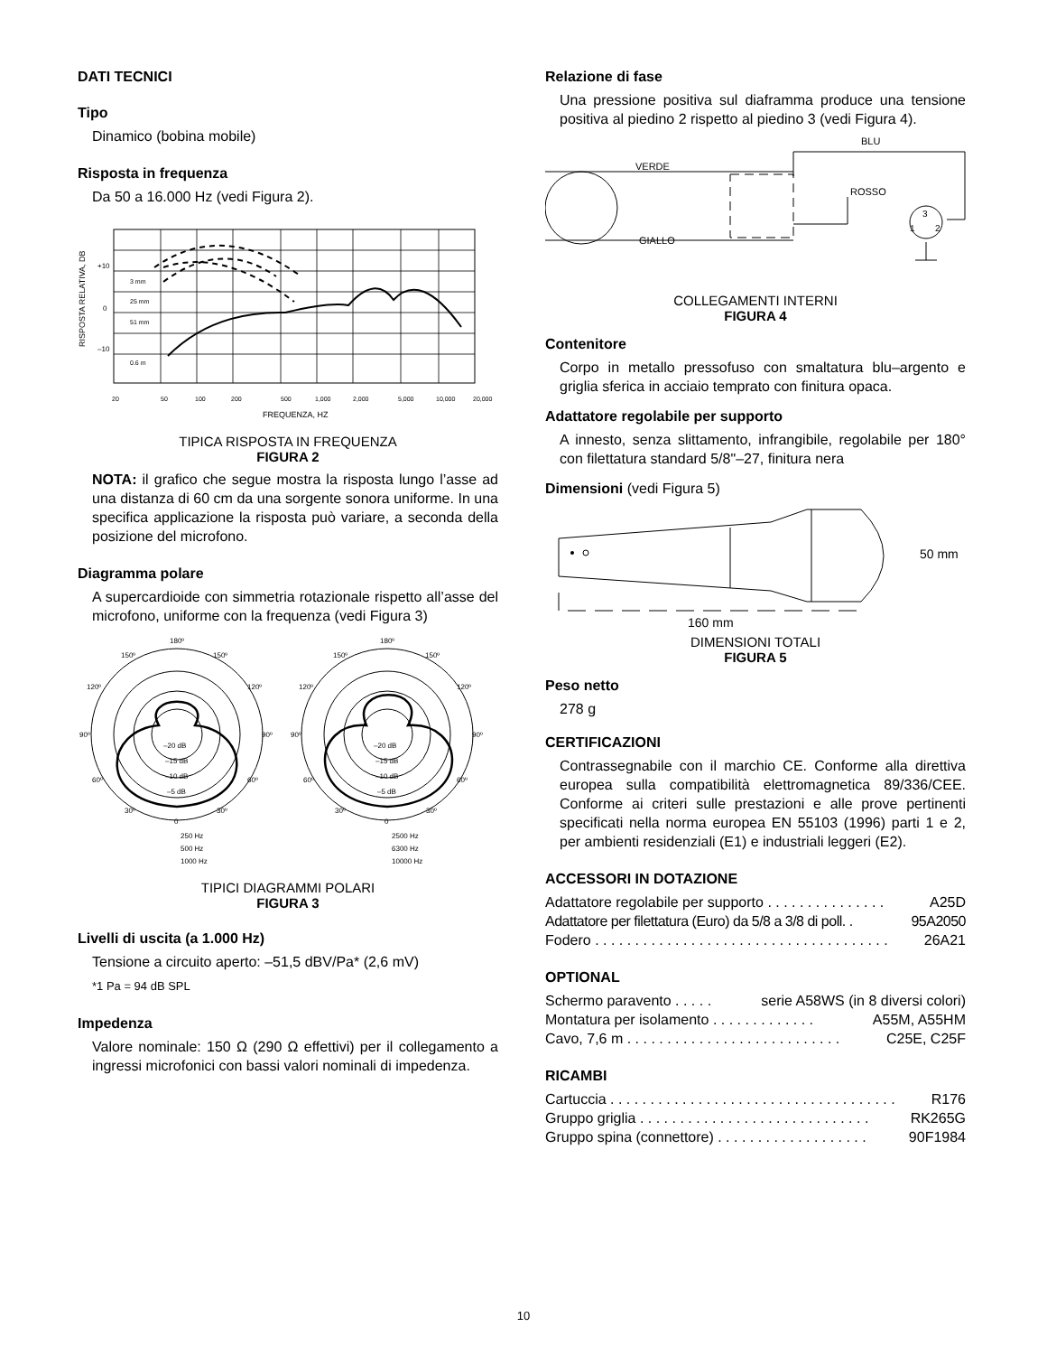DATI TECNICI
Tipo
Dinamico (bobina mobile)
Risposta in frequenza
Da 50 a 16.000 Hz (vedi Figura 2).
RISPOSTA RELATIVA, DB
+10
0
–10
3 mm
25 mm
51 mm
0.6 m
20
50
100
200
500
1,000
2,000
5,000
10,000
20,000
FREQUENZA, HZ
TIPICA RISPOSTA IN FREQUENZA
FIGURA 2
NOTA: il grafico che segue mostra la risposta lungo l’asse ad una distanza di 60 cm da una sorgente sonora uniforme. In una specifica applicazione la risposta può variare, a seconda della posizione del microfono.
Diagramma polare
A supercardioide con simmetria rotazionale rispetto all’asse del microfono, uniforme con la frequenza (vedi Figura 3)
180º
150º
150º
120º
120º
90º
90º
60º
60º
30º
30º
0
–20 dB
–15 dB
–10 dB
–5 dB
180º
150º
150º
120º
120º
90º
90º
60º
60º
30º
30º
0
–20 dB
–15 dB
–10 dB
–5 dB
250 Hz
500 Hz
1000 Hz
2500 Hz
6300 Hz
10000 Hz
TIPICI DIAGRAMMI POLARI
FIGURA 3
Livelli di uscita (a 1.000 Hz)
Tensione a circuito aperto: –51,5 dBV/Pa* (2,6 mV)
*1 Pa = 94 dB SPL
Impedenza
Valore nominale: 150 Ω (290 Ω effettivi) per il collegamento a ingressi microfonici con bassi valori nominali di impedenza.
Relazione di fase
Una pressione positiva sul diaframma produce una tensione positiva al piedino 2 rispetto al piedino 3 (vedi Figura 4).
BLU
VERDE
ROSSO
GIALLO
3
1
2
COLLEGAMENTI INTERNI
FIGURA 4
Contenitore
Corpo in metallo pressofuso con smaltatura blu–argento e griglia sferica in acciaio temprato con finitura opaca.
Adattatore regolabile per supporto
A innesto, senza slittamento, infrangibile, regolabile per 180° con filettatura standard 5/8"–27, finitura nera
Dimensioni (vedi Figura 5)
50 mm
160 mm
DIMENSIONI TOTALI
FIGURA 5
Peso netto
278 g
CERTIFICAZIONI
Contrassegnabile con il marchio CE. Conforme alla direttiva europea sulla compatibilità elettromagnetica 89/336/CEE. Conforme ai criteri sulle prestazioni e alle prove pertinenti specificati nella norma europea EN 55103 (1996) parti 1 e 2, per ambienti residenziali (E1) e industriali leggeri (E2).
ACCESSORI IN DOTAZIONE
Adattatore regolabile per supporto . . . . . . . . . . . . . . . A25D
Adattatore per filettatura (Euro) da 5/8 a 3/8 di poll. . 95A2050
Fodero . . . . . . . . . . . . . . . . . . . . . . . . . . . . . . . . . . . . . 26A21
OPTIONAL
Schermo paravento . . . . . serie A58WS (in 8 diversi colori)
Montatura per isolamento . . . . . . . . . . . . . A55M, A55HM
Cavo, 7,6 m . . . . . . . . . . . . . . . . . . . . . . . . . . . C25E, C25F
RICAMBI
Cartuccia . . . . . . . . . . . . . . . . . . . . . . . . . . . . . . . . . . . . R176
Gruppo griglia . . . . . . . . . . . . . . . . . . . . . . . . . . . . . RK265G
Gruppo spina (connettore) . . . . . . . . . . . . . . . . . . . 90F1984
10